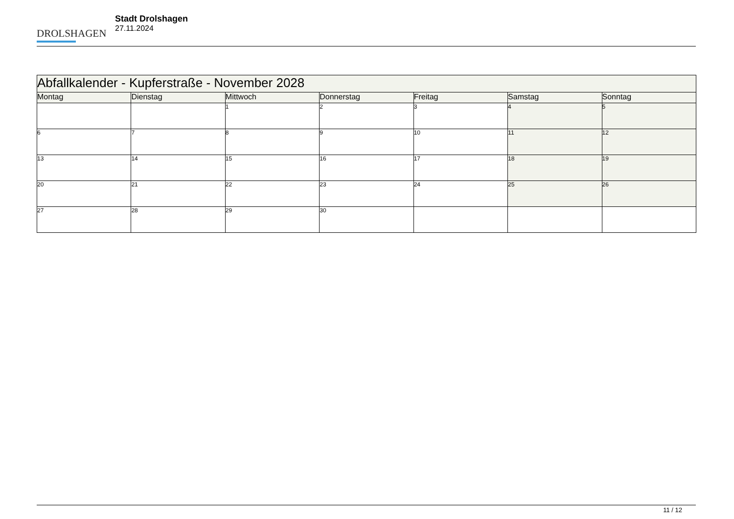DROLSHAGEN
Stadt Drolshagen
27.11.2024
| Abfallkalender - Kupferstraße - November 2028 | | | | | | |
| --- | --- | --- | --- | --- | --- | --- |
| Montag | Dienstag | Mittwoch | Donnerstag | Freitag | Samstag | Sonntag |
| | | 1 | 2 | 3 | 4 | 5 |
| 6 | 7 | 8 | 9 | 10 | 11 | 12 |
| 13 | 14 | 15 | 16 | 17 | 18 | 19 |
| 20 | 21 | 22 | 23 | 24 | 25 | 26 |
| 27 | 28 | 29 | 30 | | | |
11 / 12